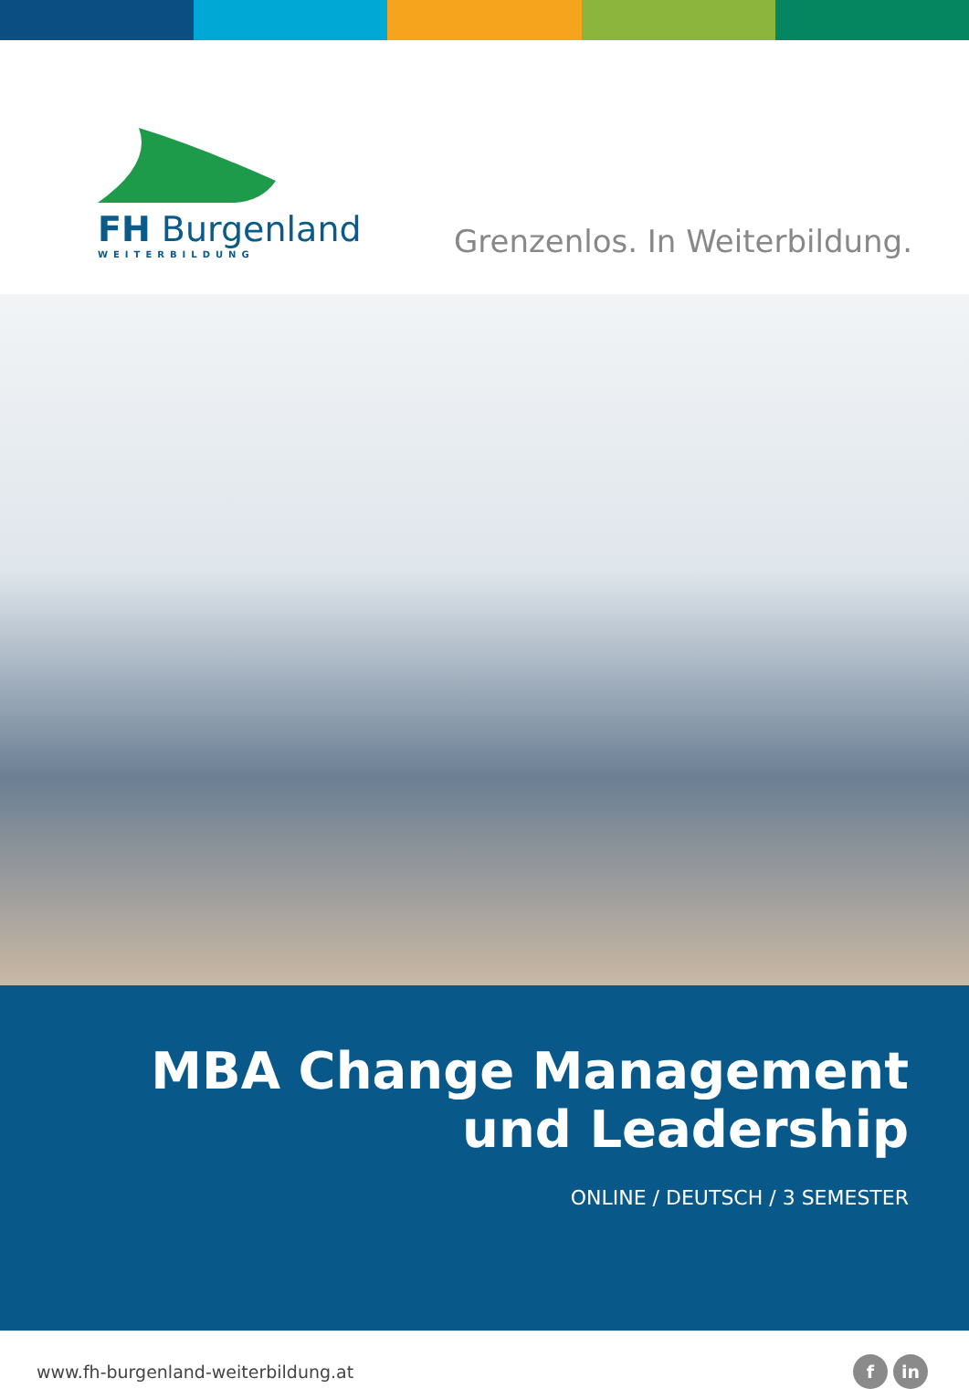FH Burgenland
WEITERBILDUNG
Grenzenlos. In Weiterbildung.
MBA Change Management
und Leadership
ONLINE / DEUTSCH / 3 SEMESTER
www.fh-burgenland-weiterbildung.at f in